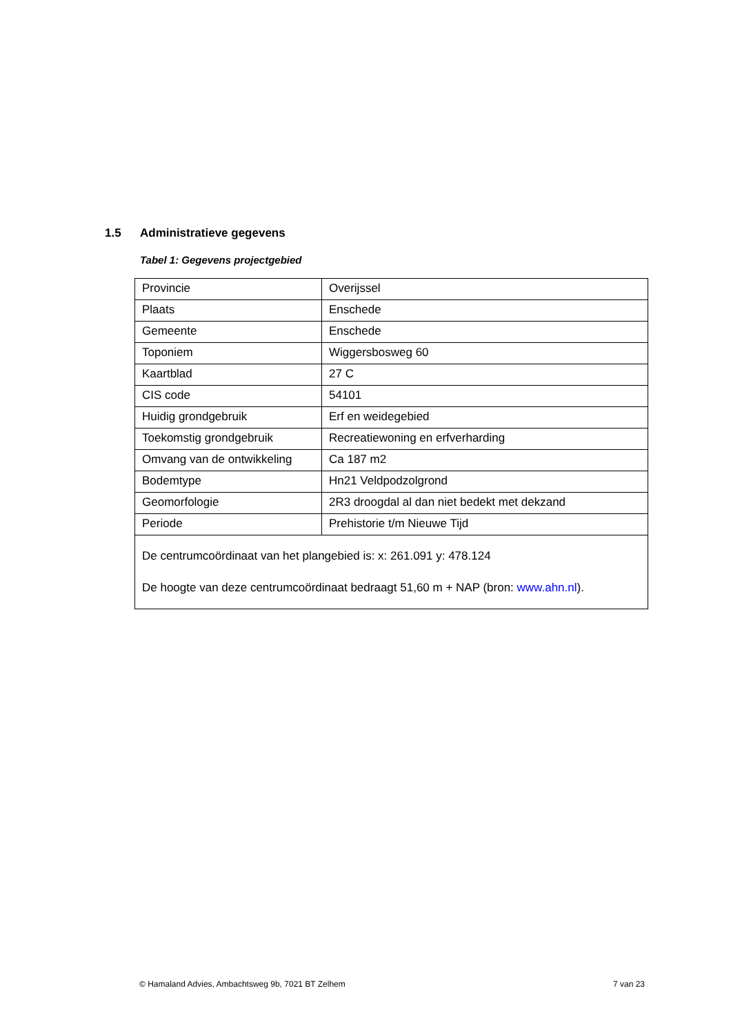1.5 Administratieve gegevens
Tabel 1: Gegevens projectgebied
| Provincie | Overijssel |
| Plaats | Enschede |
| Gemeente | Enschede |
| Toponiem | Wiggersbosweg 60 |
| Kaartblad | 27 C |
| CIS code | 54101 |
| Huidig grondgebruik | Erf en weidegebied |
| Toekomstig grondgebruik | Recreatiewoning en erfverharding |
| Omvang van de ontwikkeling | Ca 187 m2 |
| Bodemtype | Hn21 Veldpodzolgrond |
| Geomorfologie | 2R3 droogdal al dan niet bedekt met dekzand |
| Periode | Prehistorie t/m Nieuwe Tijd |
| De centrumcoördinaat van het plangebied is: x: 261.091 y: 478.124 De hoogte van deze centrumcoördinaat bedraagt 51,60 m + NAP (bron: www.ahn.nl ). | |
© Hamaland Advies, Ambachtsweg 9b, 7021 BT Zelhem 7 van 23